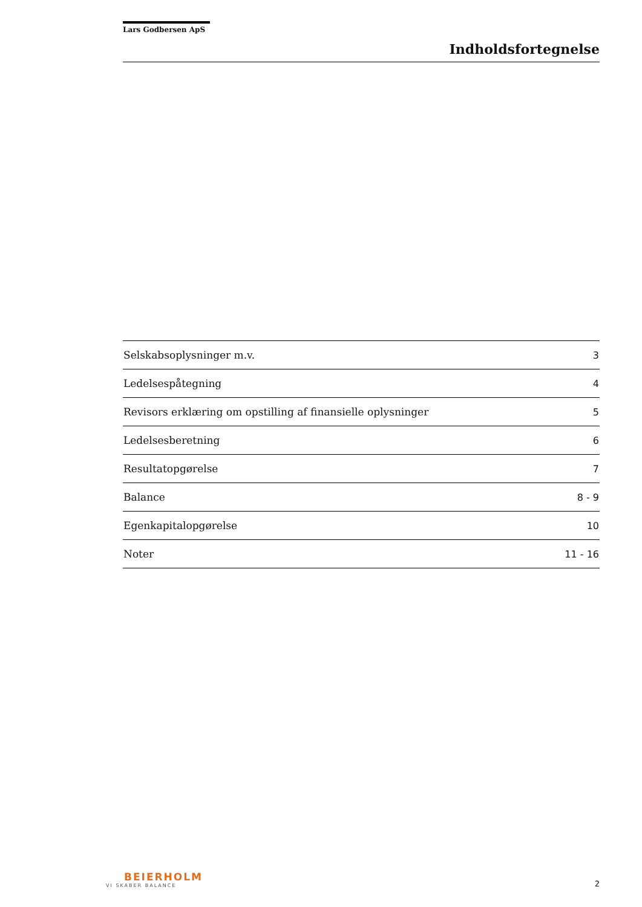Lars Godbersen ApS
Indholdsfortegnelse
| Selskabsoplysninger m.v. | 3 |
| Ledelsespåtegning | 4 |
| Revisors erklæring om opstilling af finansielle oplysninger | 5 |
| Ledelsesberetning | 6 |
| Resultatopgørelse | 7 |
| Balance | 8 - 9 |
| Egenkapitalopgørelse | 10 |
| Noter | 11 - 16 |
BEIERHOLM
VI SKABER BALANCE
2